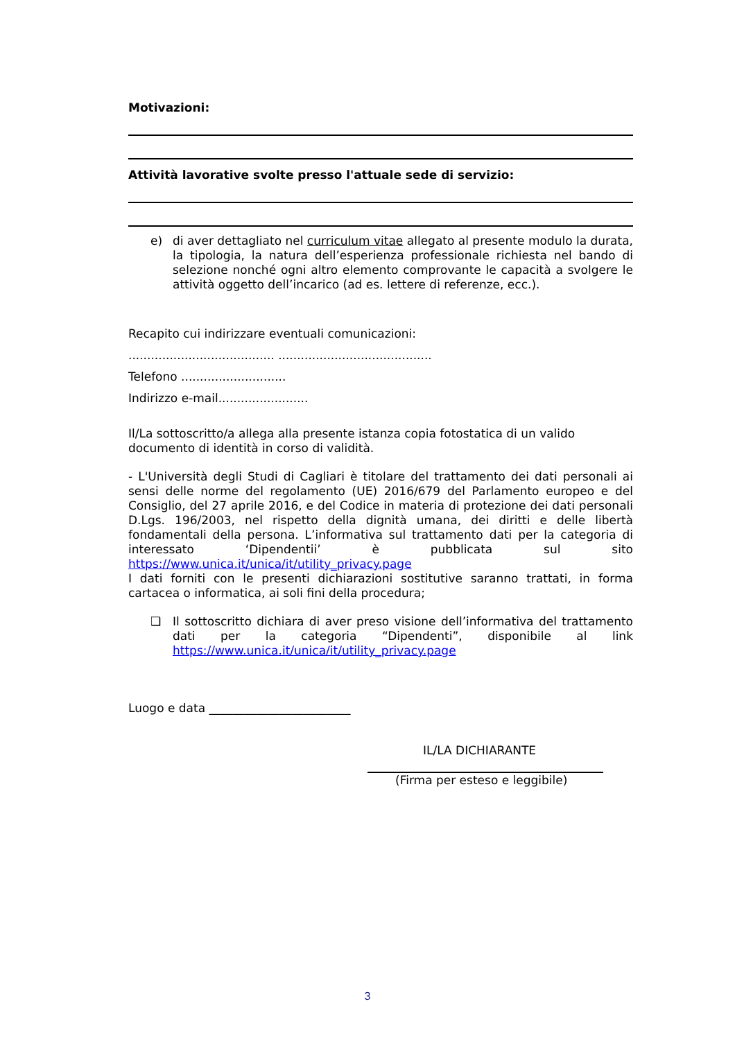Motivazioni:
Attività lavorative svolte presso l'attuale sede di servizio:
e) di aver dettagliato nel curriculum vitae allegato al presente modulo la durata, la tipologia, la natura dell’esperienza professionale richiesta nel bando di selezione nonché ogni altro elemento comprovante le capacità a svolgere le attività oggetto dell’incarico (ad es. lettere di referenze, ecc.).
Recapito cui indirizzare eventuali comunicazioni:
....................................... .........................................
Telefono ............................
Indirizzo e-mail........................
Il/La sottoscritto/a allega alla presente istanza copia fotostatica di un valido documento di identità in corso di validità.
- L'Università degli Studi di Cagliari è titolare del trattamento dei dati personali ai sensi delle norme del regolamento (UE) 2016/679 del Parlamento europeo e del Consiglio, del 27 aprile 2016, e del Codice in materia di protezione dei dati personali D.Lgs. 196/2003, nel rispetto della dignità umana, dei diritti e delle libertà fondamentali della persona. L’informativa sul trattamento dati per la categoria di interessato ‘Dipendentii’ è pubblicata sul sito https://www.unica.it/unica/it/utility_privacy.page
I dati forniti con le presenti dichiarazioni sostitutive saranno trattati, in forma cartacea o informatica, ai soli fini della procedura;
❑ Il sottoscritto dichiara di aver preso visione dell’informativa del trattamento dati per la categoria “Dipendenti”, disponibile al link https://www.unica.it/unica/it/utility_privacy.page
Luogo e data ________________________
IL/LA DICHIARANTE
(Firma per esteso e leggibile)
3